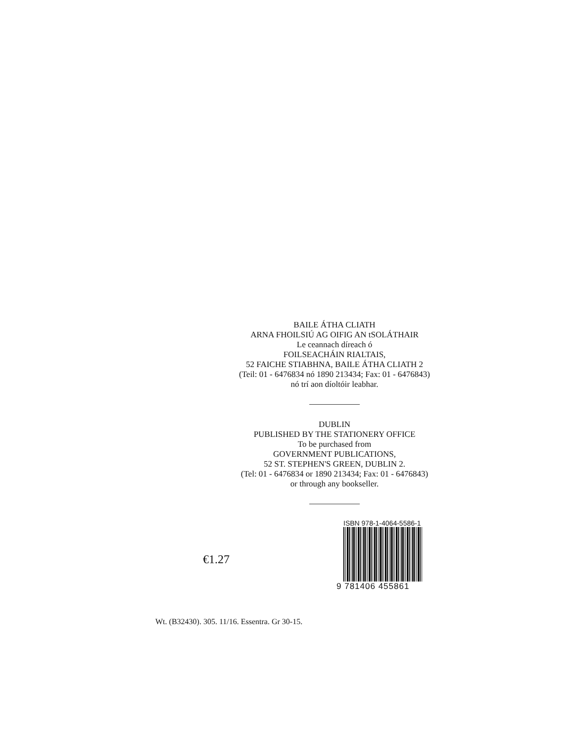BAILE ÁTHA CLIATH
ARNA FHOILSIÚ AG OIFIG AN tSOLÁTHAIR
Le ceannach díreach ó
FOILSEACHÁIN RIALTAIS,
52 FAICHE STIABHNA, BAILE ÁTHA CLIATH 2
(Teil: 01 - 6476834 nó 1890 213434; Fax: 01 - 6476843)
nó trí aon díoltóir leabhar.
DUBLIN
PUBLISHED BY THE STATIONERY OFFICE
To be purchased from
GOVERNMENT PUBLICATIONS,
52 ST. STEPHEN'S GREEN, DUBLIN 2.
(Tel: 01 - 6476834 or 1890 213434; Fax: 01 - 6476843)
or through any bookseller.
€1.27
ISBN 978-1-4064-5586-1
9 781406 455861
Wt. (B32430). 305. 11/16. Essentra. Gr 30-15.